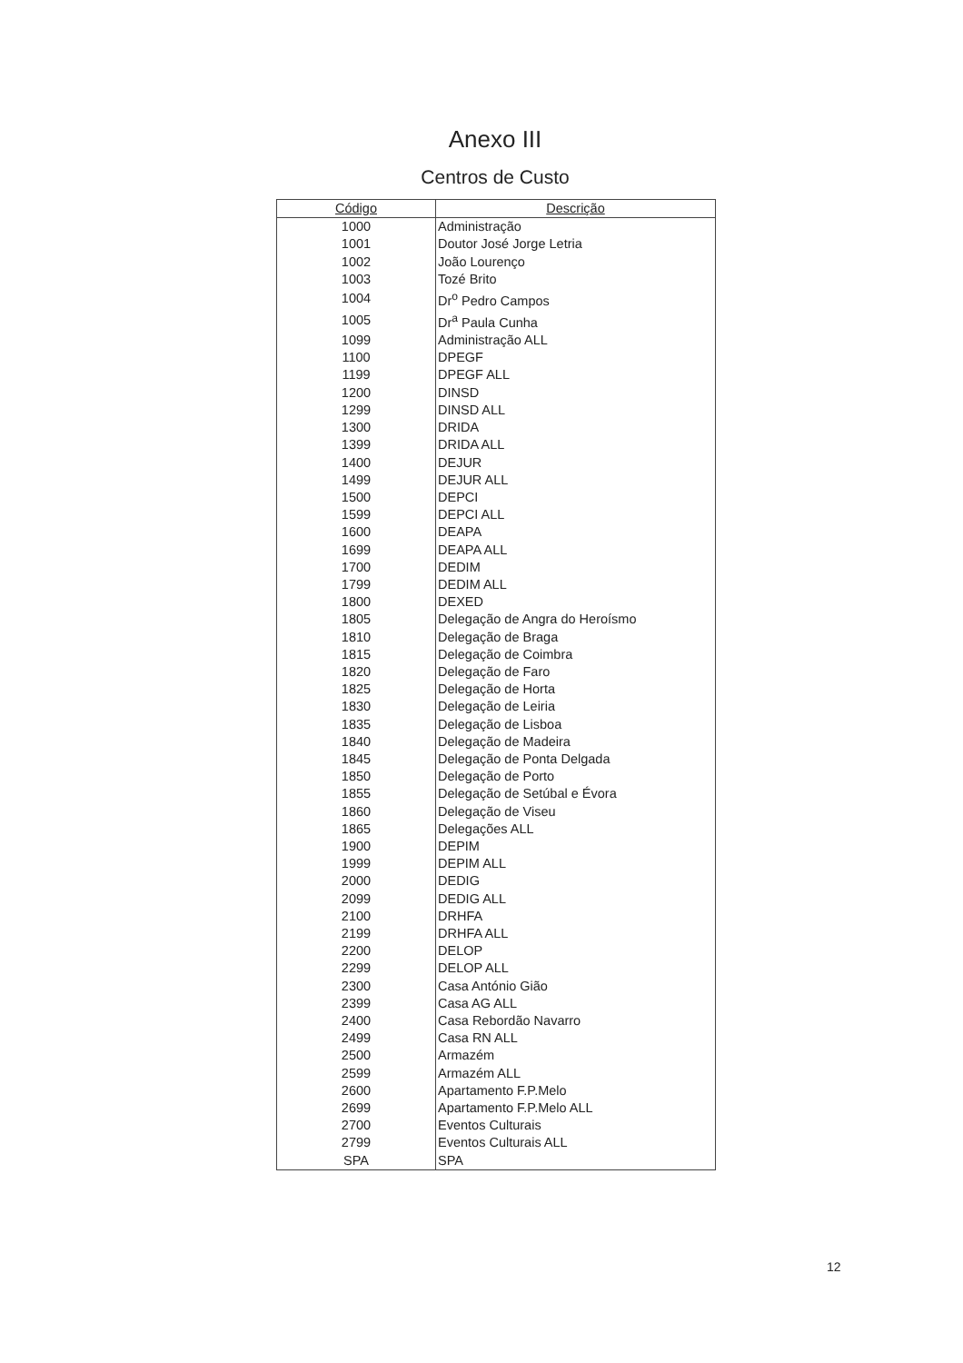Anexo III
Centros de Custo
| Código | Descrição |
| --- | --- |
| 1000 | Administração |
| 1001 | Doutor José Jorge Letria |
| 1002 | João Lourenço |
| 1003 | Tozé Brito |
| 1004 | Dr<sup>o</sup> Pedro Campos |
| 1005 | Dr<sup>a</sup> Paula Cunha |
| 1099 | Administração ALL |
| 1100 | DPEGF |
| 1199 | DPEGF ALL |
| 1200 | DINSD |
| 1299 | DINSD ALL |
| 1300 | DRIDA |
| 1399 | DRIDA ALL |
| 1400 | DEJUR |
| 1499 | DEJUR ALL |
| 1500 | DEPCI |
| 1599 | DEPCI ALL |
| 1600 | DEAPA |
| 1699 | DEAPA ALL |
| 1700 | DEDIM |
| 1799 | DEDIM ALL |
| 1800 | DEXED |
| 1805 | Delegação de Angra do Heroísmo |
| 1810 | Delegação de Braga |
| 1815 | Delegação de Coimbra |
| 1820 | Delegação de Faro |
| 1825 | Delegação de Horta |
| 1830 | Delegação de Leiria |
| 1835 | Delegação de Lisboa |
| 1840 | Delegação de Madeira |
| 1845 | Delegação de Ponta Delgada |
| 1850 | Delegação de Porto |
| 1855 | Delegação de Setúbal e Évora |
| 1860 | Delegação de Viseu |
| 1865 | Delegações ALL |
| 1900 | DEPIM |
| 1999 | DEPIM ALL |
| 2000 | DEDIG |
| 2099 | DEDIG ALL |
| 2100 | DRHFA |
| 2199 | DRHFA ALL |
| 2200 | DELOP |
| 2299 | DELOP ALL |
| 2300 | Casa António Gião |
| 2399 | Casa AG ALL |
| 2400 | Casa Rebordão Navarro |
| 2499 | Casa RN ALL |
| 2500 | Armazém |
| 2599 | Armazém ALL |
| 2600 | Apartamento F.P.Melo |
| 2699 | Apartamento F.P.Melo ALL |
| 2700 | Eventos Culturais |
| 2799 | Eventos Culturais ALL |
| SPA | SPA |
12